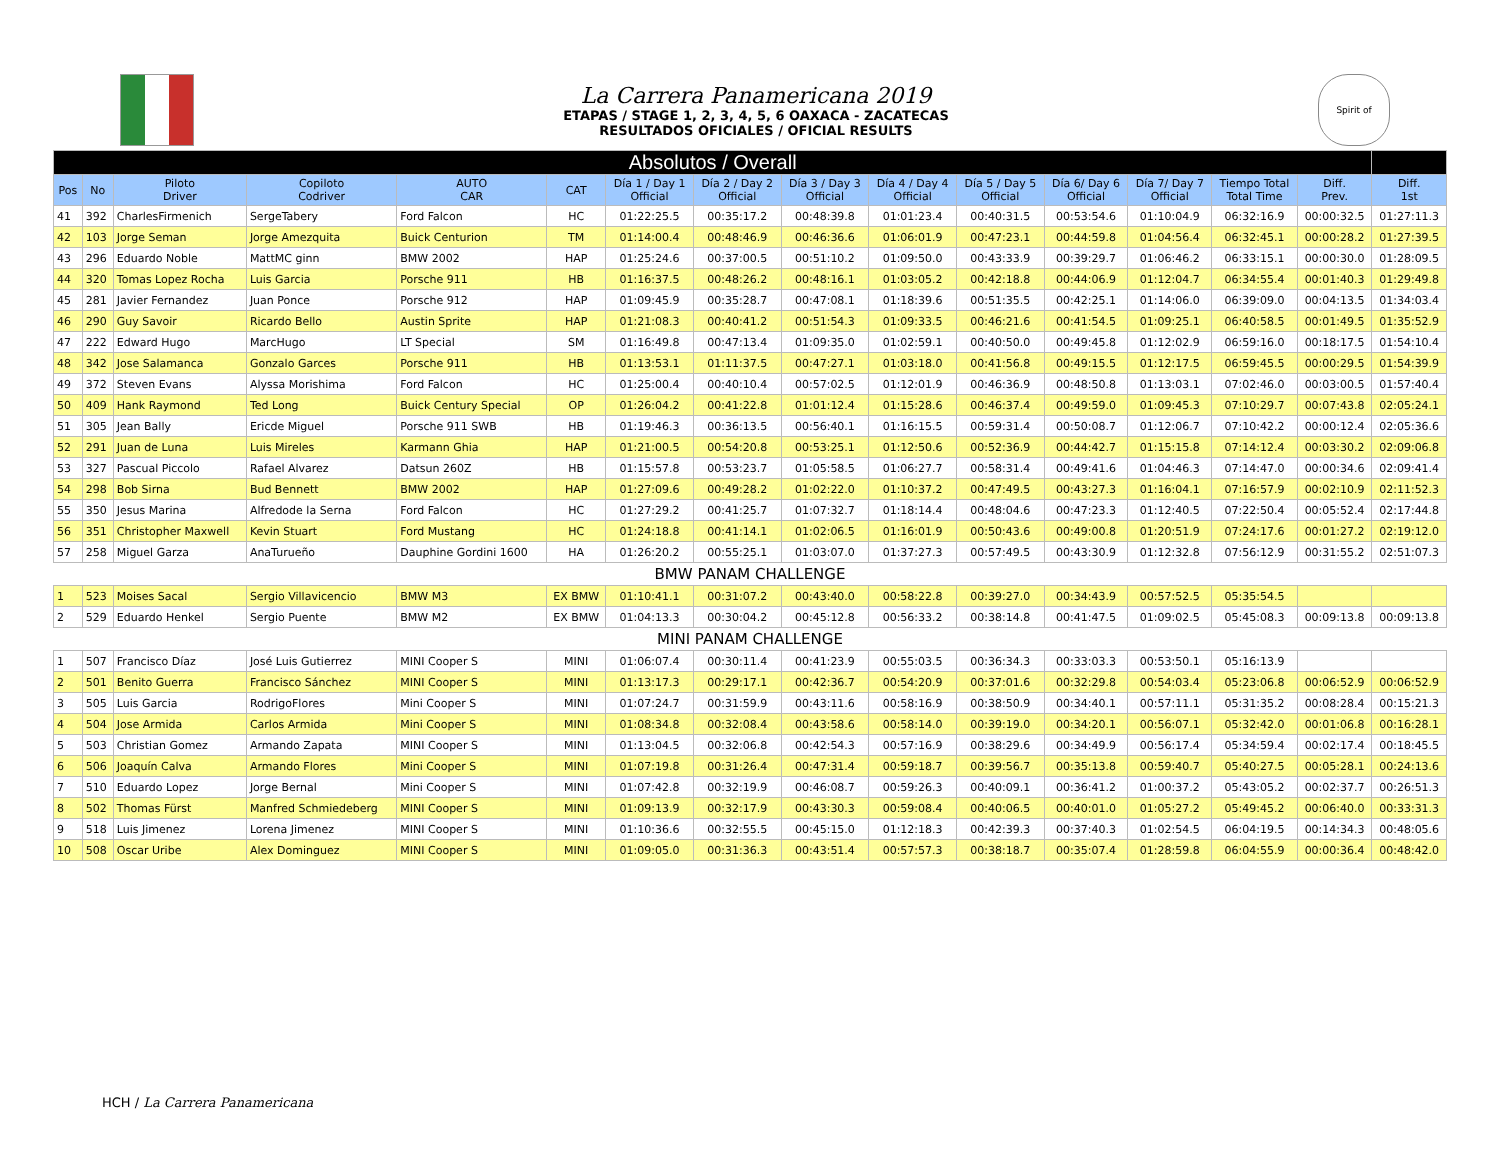La Carrera Panamericana 2019
ETAPAS / STAGE 1, 2, 3, 4, 5, 6 OAXACA - ZACATECAS
RESULTADOS OFICIALES / OFICIAL RESULTS
Spirit of
| Absolutos / Overall | | | | | | | | | | | | | | | |
| Pos | No | Piloto Driver | Copiloto Codriver | AUTO CAR | CAT | Día 1 / Day 1 Official | Día 2 / Day 2 Official | Día 3 / Day 3 Official | Día 4 / Day 4 Official | Día 5 / Day 5 Official | Día 6/ Day 6 Official | Día 7/ Day 7 Official | Tiempo Total Total Time | Diff. Prev. | Diff. 1st |
| 41 | 392 | CharlesFirmenich | SergeTabery | Ford Falcon | HC | 01:22:25.5 | 00:35:17.2 | 00:48:39.8 | 01:01:23.4 | 00:40:31.5 | 00:53:54.6 | 01:10:04.9 | 06:32:16.9 | 00:00:32.5 | 01:27:11.3 |
| 42 | 103 | Jorge Seman | Jorge Amezquita | Buick Centurion | TM | 01:14:00.4 | 00:48:46.9 | 00:46:36.6 | 01:06:01.9 | 00:47:23.1 | 00:44:59.8 | 01:04:56.4 | 06:32:45.1 | 00:00:28.2 | 01:27:39.5 |
| 43 | 296 | Eduardo Noble | MattMC ginn | BMW 2002 | HAP | 01:25:24.6 | 00:37:00.5 | 00:51:10.2 | 01:09:50.0 | 00:43:33.9 | 00:39:29.7 | 01:06:46.2 | 06:33:15.1 | 00:00:30.0 | 01:28:09.5 |
| 44 | 320 | Tomas Lopez Rocha | Luis Garcia | Porsche 911 | HB | 01:16:37.5 | 00:48:26.2 | 00:48:16.1 | 01:03:05.2 | 00:42:18.8 | 00:44:06.9 | 01:12:04.7 | 06:34:55.4 | 00:01:40.3 | 01:29:49.8 |
| 45 | 281 | Javier Fernandez | Juan Ponce | Porsche 912 | HAP | 01:09:45.9 | 00:35:28.7 | 00:47:08.1 | 01:18:39.6 | 00:51:35.5 | 00:42:25.1 | 01:14:06.0 | 06:39:09.0 | 00:04:13.5 | 01:34:03.4 |
| 46 | 290 | Guy Savoir | Ricardo Bello | Austin Sprite | HAP | 01:21:08.3 | 00:40:41.2 | 00:51:54.3 | 01:09:33.5 | 00:46:21.6 | 00:41:54.5 | 01:09:25.1 | 06:40:58.5 | 00:01:49.5 | 01:35:52.9 |
| 47 | 222 | Edward Hugo | MarcHugo | LT Special | SM | 01:16:49.8 | 00:47:13.4 | 01:09:35.0 | 01:02:59.1 | 00:40:50.0 | 00:49:45.8 | 01:12:02.9 | 06:59:16.0 | 00:18:17.5 | 01:54:10.4 |
| 48 | 342 | Jose Salamanca | Gonzalo Garces | Porsche 911 | HB | 01:13:53.1 | 01:11:37.5 | 00:47:27.1 | 01:03:18.0 | 00:41:56.8 | 00:49:15.5 | 01:12:17.5 | 06:59:45.5 | 00:00:29.5 | 01:54:39.9 |
| 49 | 372 | Steven Evans | Alyssa Morishima | Ford Falcon | HC | 01:25:00.4 | 00:40:10.4 | 00:57:02.5 | 01:12:01.9 | 00:46:36.9 | 00:48:50.8 | 01:13:03.1 | 07:02:46.0 | 00:03:00.5 | 01:57:40.4 |
| 50 | 409 | Hank Raymond | Ted Long | Buick Century Special | OP | 01:26:04.2 | 00:41:22.8 | 01:01:12.4 | 01:15:28.6 | 00:46:37.4 | 00:49:59.0 | 01:09:45.3 | 07:10:29.7 | 00:07:43.8 | 02:05:24.1 |
| 51 | 305 | Jean Bally | Ericde Miguel | Porsche 911 SWB | HB | 01:19:46.3 | 00:36:13.5 | 00:56:40.1 | 01:16:15.5 | 00:59:31.4 | 00:50:08.7 | 01:12:06.7 | 07:10:42.2 | 00:00:12.4 | 02:05:36.6 |
| 52 | 291 | Juan de Luna | Luis Mireles | Karmann Ghia | HAP | 01:21:00.5 | 00:54:20.8 | 00:53:25.1 | 01:12:50.6 | 00:52:36.9 | 00:44:42.7 | 01:15:15.8 | 07:14:12.4 | 00:03:30.2 | 02:09:06.8 |
| 53 | 327 | Pascual Piccolo | Rafael Alvarez | Datsun 260Z | HB | 01:15:57.8 | 00:53:23.7 | 01:05:58.5 | 01:06:27.7 | 00:58:31.4 | 00:49:41.6 | 01:04:46.3 | 07:14:47.0 | 00:00:34.6 | 02:09:41.4 |
| 54 | 298 | Bob Sirna | Bud Bennett | BMW 2002 | HAP | 01:27:09.6 | 00:49:28.2 | 01:02:22.0 | 01:10:37.2 | 00:47:49.5 | 00:43:27.3 | 01:16:04.1 | 07:16:57.9 | 00:02:10.9 | 02:11:52.3 |
| 55 | 350 | Jesus Marina | Alfredode la Serna | Ford Falcon | HC | 01:27:29.2 | 00:41:25.7 | 01:07:32.7 | 01:18:14.4 | 00:48:04.6 | 00:47:23.3 | 01:12:40.5 | 07:22:50.4 | 00:05:52.4 | 02:17:44.8 |
| 56 | 351 | Christopher Maxwell | Kevin Stuart | Ford Mustang | HC | 01:24:18.8 | 00:41:14.1 | 01:02:06.5 | 01:16:01.9 | 00:50:43.6 | 00:49:00.8 | 01:20:51.9 | 07:24:17.6 | 00:01:27.2 | 02:19:12.0 |
| 57 | 258 | Miguel Garza | AnaTurueño | Dauphine Gordini 1600 | HA | 01:26:20.2 | 00:55:25.1 | 01:03:07.0 | 01:37:27.3 | 00:57:49.5 | 00:43:30.9 | 01:12:32.8 | 07:56:12.9 | 00:31:55.2 | 02:51:07.3 |
| BMW PANAM CHALLENGE | | | | | | | | | | | | | | | |
| 1 | 523 | Moises Sacal | Sergio Villavicencio | BMW M3 | EX BMW | 01:10:41.1 | 00:31:07.2 | 00:43:40.0 | 00:58:22.8 | 00:39:27.0 | 00:34:43.9 | 00:57:52.5 | 05:35:54.5 | | |
| 2 | 529 | Eduardo Henkel | Sergio Puente | BMW M2 | EX BMW | 01:04:13.3 | 00:30:04.2 | 00:45:12.8 | 00:56:33.2 | 00:38:14.8 | 00:41:47.5 | 01:09:02.5 | 05:45:08.3 | 00:09:13.8 | 00:09:13.8 |
| MINI PANAM CHALLENGE | | | | | | | | | | | | | | | |
| 1 | 507 | Francisco Díaz | José Luis Gutierrez | MINI Cooper S | MINI | 01:06:07.4 | 00:30:11.4 | 00:41:23.9 | 00:55:03.5 | 00:36:34.3 | 00:33:03.3 | 00:53:50.1 | 05:16:13.9 | | |
| 2 | 501 | Benito Guerra | Francisco Sánchez | MINI Cooper S | MINI | 01:13:17.3 | 00:29:17.1 | 00:42:36.7 | 00:54:20.9 | 00:37:01.6 | 00:32:29.8 | 00:54:03.4 | 05:23:06.8 | 00:06:52.9 | 00:06:52.9 |
| 3 | 505 | Luis Garcia | RodrigoFlores | Mini Cooper S | MINI | 01:07:24.7 | 00:31:59.9 | 00:43:11.6 | 00:58:16.9 | 00:38:50.9 | 00:34:40.1 | 00:57:11.1 | 05:31:35.2 | 00:08:28.4 | 00:15:21.3 |
| 4 | 504 | Jose Armida | Carlos Armida | Mini Cooper S | MINI | 01:08:34.8 | 00:32:08.4 | 00:43:58.6 | 00:58:14.0 | 00:39:19.0 | 00:34:20.1 | 00:56:07.1 | 05:32:42.0 | 00:01:06.8 | 00:16:28.1 |
| 5 | 503 | Christian Gomez | Armando Zapata | MINI Cooper S | MINI | 01:13:04.5 | 00:32:06.8 | 00:42:54.3 | 00:57:16.9 | 00:38:29.6 | 00:34:49.9 | 00:56:17.4 | 05:34:59.4 | 00:02:17.4 | 00:18:45.5 |
| 6 | 506 | Joaquín Calva | Armando Flores | Mini Cooper S | MINI | 01:07:19.8 | 00:31:26.4 | 00:47:31.4 | 00:59:18.7 | 00:39:56.7 | 00:35:13.8 | 00:59:40.7 | 05:40:27.5 | 00:05:28.1 | 00:24:13.6 |
| 7 | 510 | Eduardo Lopez | Jorge Bernal | Mini Cooper S | MINI | 01:07:42.8 | 00:32:19.9 | 00:46:08.7 | 00:59:26.3 | 00:40:09.1 | 00:36:41.2 | 01:00:37.2 | 05:43:05.2 | 00:02:37.7 | 00:26:51.3 |
| 8 | 502 | Thomas Fürst | Manfred Schmiedeberg | MINI Cooper S | MINI | 01:09:13.9 | 00:32:17.9 | 00:43:30.3 | 00:59:08.4 | 00:40:06.5 | 00:40:01.0 | 01:05:27.2 | 05:49:45.2 | 00:06:40.0 | 00:33:31.3 |
| 9 | 518 | Luis Jimenez | Lorena Jimenez | MINI Cooper S | MINI | 01:10:36.6 | 00:32:55.5 | 00:45:15.0 | 01:12:18.3 | 00:42:39.3 | 00:37:40.3 | 01:02:54.5 | 06:04:19.5 | 00:14:34.3 | 00:48:05.6 |
| 10 | 508 | Oscar Uribe | Alex Dominguez | MINI Cooper S | MINI | 01:09:05.0 | 00:31:36.3 | 00:43:51.4 | 00:57:57.3 | 00:38:18.7 | 00:35:07.4 | 01:28:59.8 | 06:04:55.9 | 00:00:36.4 | 00:48:42.0 |
HCH / La Carrera Panamericana